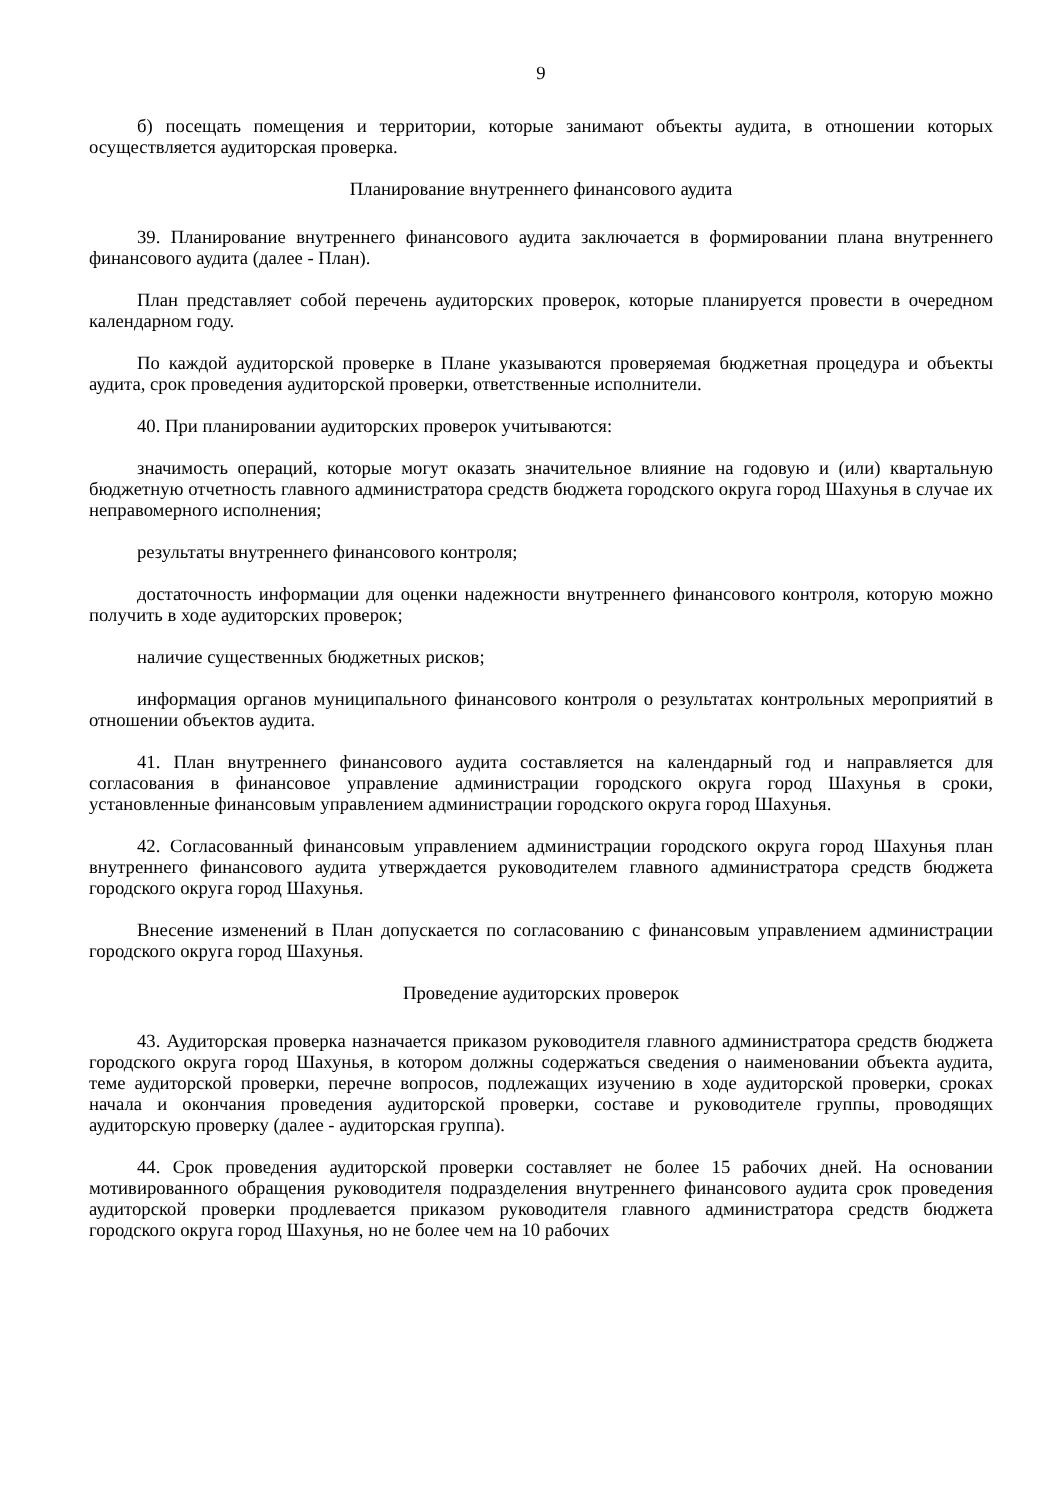9
б) посещать помещения и территории, которые занимают объекты аудита, в отношении которых осуществляется аудиторская проверка.
Планирование внутреннего финансового аудита
39. Планирование внутреннего финансового аудита заключается в формировании плана внутреннего финансового аудита (далее - План).
План представляет собой перечень аудиторских проверок, которые планируется провести в очередном календарном году.
По каждой аудиторской проверке в Плане указываются проверяемая бюджетная процедура и объекты аудита, срок проведения аудиторской проверки, ответственные исполнители.
40. При планировании аудиторских проверок учитываются:
значимость операций, которые могут оказать значительное влияние на годовую и (или) квартальную бюджетную отчетность главного администратора средств бюджета городского округа город Шахунья в случае их неправомерного исполнения;
результаты внутреннего финансового контроля;
достаточность информации для оценки надежности внутреннего финансового контроля, которую можно получить в ходе аудиторских проверок;
наличие существенных бюджетных рисков;
информация органов муниципального финансового контроля о результатах контрольных мероприятий в отношении объектов аудита.
41. План внутреннего финансового аудита составляется на календарный год и направляется для согласования в финансовое управление администрации городского округа город Шахунья в сроки, установленные финансовым управлением администрации городского округа город Шахунья.
42. Согласованный финансовым управлением администрации городского округа город Шахунья план внутреннего финансового аудита утверждается руководителем главного администратора средств бюджета городского округа город Шахунья.
Внесение изменений в План допускается по согласованию с финансовым управлением администрации городского округа город Шахунья.
Проведение аудиторских проверок
43. Аудиторская проверка назначается приказом руководителя главного администратора средств бюджета городского округа город Шахунья, в котором должны содержаться сведения о наименовании объекта аудита, теме аудиторской проверки, перечне вопросов, подлежащих изучению в ходе аудиторской проверки, сроках начала и окончания проведения аудиторской проверки, составе и руководителе группы, проводящих аудиторскую проверку (далее - аудиторская группа).
44. Срок проведения аудиторской проверки составляет не более 15 рабочих дней. На основании мотивированного обращения руководителя подразделения внутреннего финансового аудита срок проведения аудиторской проверки продлевается приказом руководителя главного администратора средств бюджета городского округа город Шахунья, но не более чем на 10 рабочих